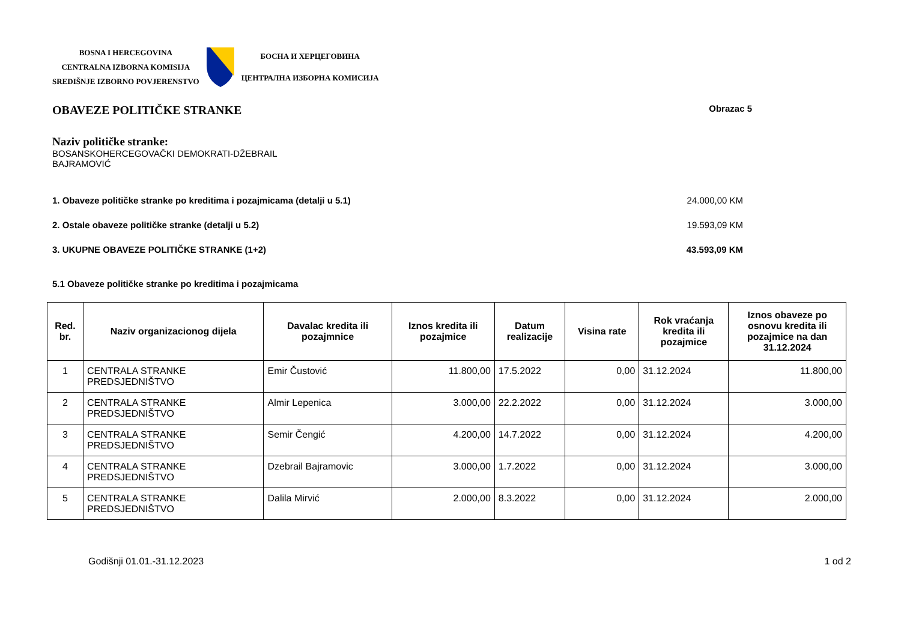BOSNA I HERCEGOVINA
CENTRALNA IZBORNA KOMISIJA
SREDIŠNJE IZBORNO POVJERENSTVO
БОСНА И ХЕРЦЕГОВИНА
ЦЕНТРАЛНА ИЗБОРНА КОМИСИЈА
OBAVEZE POLITIČKE STRANKE
Obrazac 5
Naziv političke stranke:
BOSANSKOHERCEGOVAČKI DEMOKRATI-DŽEBRAIL
BAJRAMOVIĆ
1. Obaveze političke stranke po kreditima i pozajmicama (detalji u 5.1) 24.000,00 KM
2. Ostale obaveze političke stranke (detalji u 5.2) 19.593,09 KM
3. UKUPNE OBAVEZE POLITIČKE STRANKE (1+2) 43.593,09 KM
5.1 Obaveze političke stranke po kreditima i pozajmicama
| Red. br. | Naziv organizacionog dijela | Davalac kredita ili pozajmnice | Iznos kredita ili pozajmice | Datum realizacije | Visina rate | Rok vraćanja kredita ili pozajmice | Iznos obaveze po osnovu kredita ili pozajmice na dan 31.12.2024 |
| --- | --- | --- | --- | --- | --- | --- | --- |
| 1 | CENTRALA STRANKE PREDSJEDNIŠTVO | Emir Čustović | 11.800,00 | 17.5.2022 | 0,00 | 31.12.2024 | 11.800,00 |
| 2 | CENTRALA STRANKE PREDSJEDNIŠTVO | Almir Lepenica | 3.000,00 | 22.2.2022 | 0,00 | 31.12.2024 | 3.000,00 |
| 3 | CENTRALA STRANKE PREDSJEDNIŠTVO | Semir Čengić | 4.200,00 | 14.7.2022 | 0,00 | 31.12.2024 | 4.200,00 |
| 4 | CENTRALA STRANKE PREDSJEDNIŠTVO | Dzebrail Bajramovic | 3.000,00 | 1.7.2022 | 0,00 | 31.12.2024 | 3.000,00 |
| 5 | CENTRALA STRANKE PREDSJEDNIŠTVO | Dalila Mirvić | 2.000,00 | 8.3.2022 | 0,00 | 31.12.2024 | 2.000,00 |
Godišnji 01.01.-31.12.2023 1 od 2